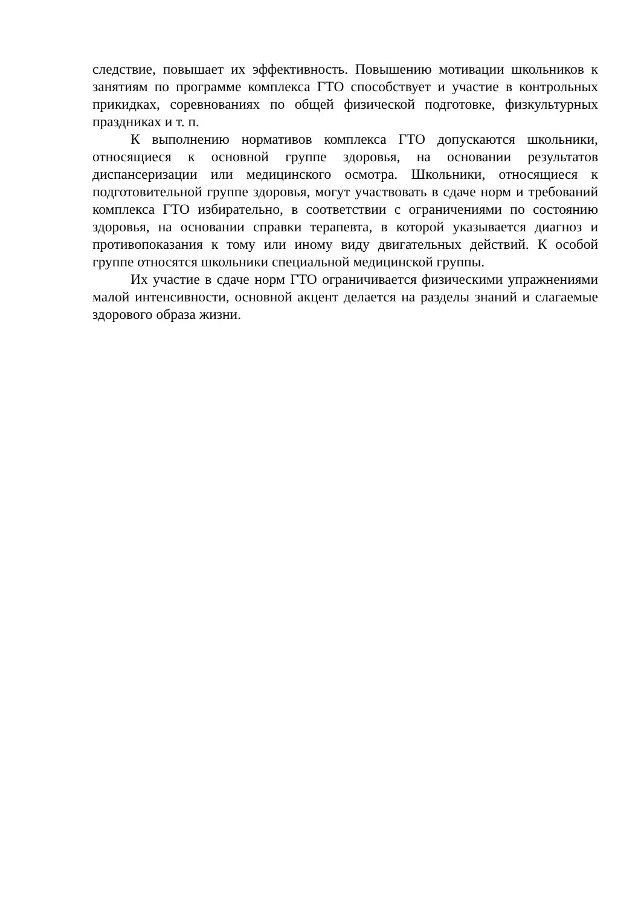следствие, повышает их эффективность. Повышению мотивации школьников к занятиям по программе комплекса ГТО способствует и участие в контрольных прикидках, соревнованиях по общей физической подготовке, физкультурных праздниках и т. п.
К выполнению нормативов комплекса ГТО допускаются школьники, относящиеся к основной группе здоровья, на основании результатов диспансеризации или медицинского осмотра. Школьники, относящиеся к подготовительной группе здоровья, могут участвовать в сдаче норм и требований комплекса ГТО избирательно, в соответствии с ограничениями по состоянию здоровья, на основании справки терапевта, в которой указывается диагноз и противопоказания к тому или иному виду двигательных действий. К особой группе относятся школьники специальной медицинской группы.
Их участие в сдаче норм ГТО ограничивается физическими упражнениями малой интенсивности, основной акцент делается на разделы знаний и слагаемые здорового образа жизни.